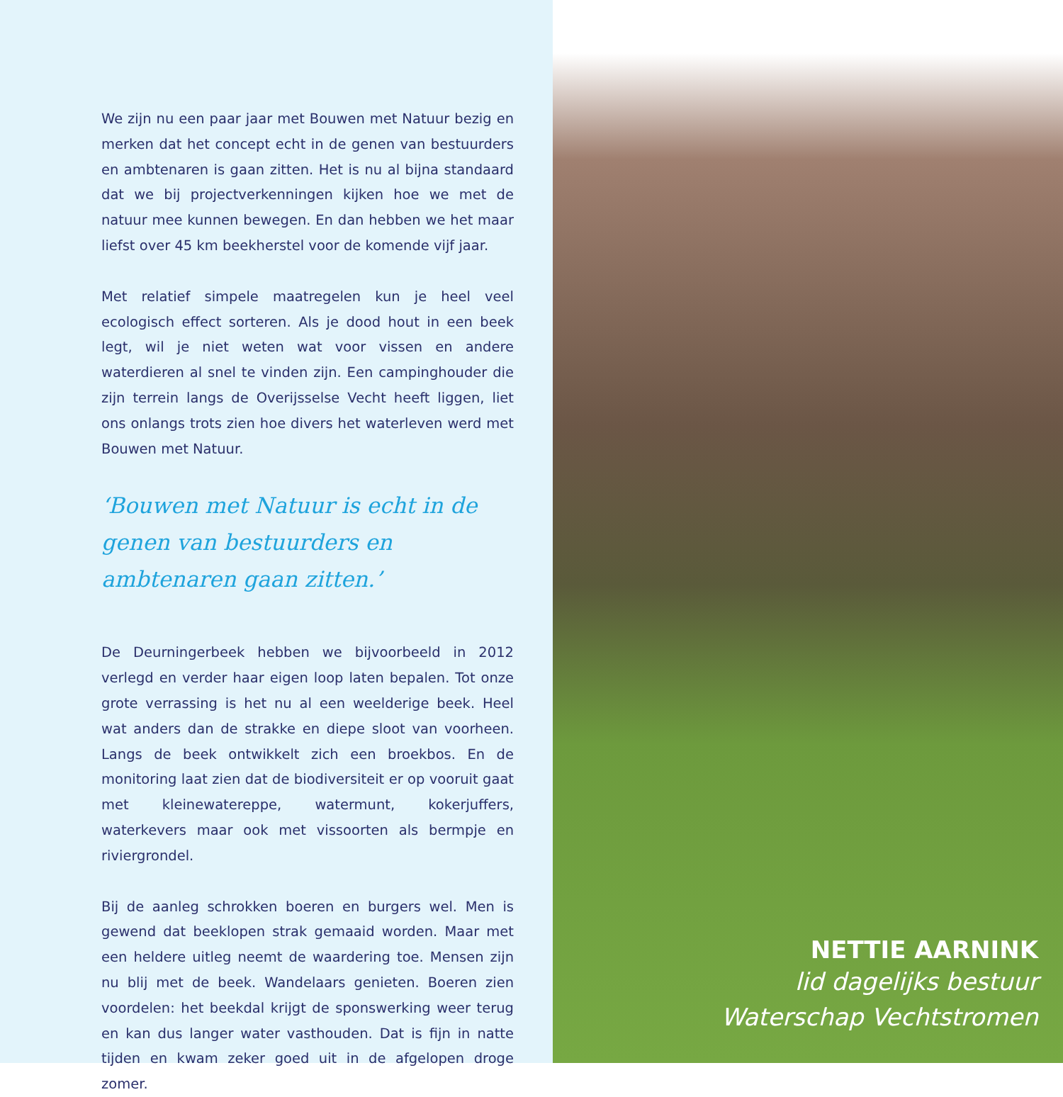We zijn nu een paar jaar met Bouwen met Natuur bezig en merken dat het concept echt in de genen van bestuurders en ambtenaren is gaan zitten. Het is nu al bijna standaard dat we bij projectverkenningen kijken hoe we met de natuur mee kunnen bewegen. En dan hebben we het maar liefst over 45 km beekherstel voor de komende vijf jaar.
Met relatief simpele maatregelen kun je heel veel ecologisch effect sorteren. Als je dood hout in een beek legt, wil je niet weten wat voor vissen en andere waterdieren al snel te vinden zijn. Een campinghouder die zijn terrein langs de Overijsselse Vecht heeft liggen, liet ons onlangs trots zien hoe divers het waterleven werd met Bouwen met Natuur.
‘Bouwen met Natuur is echt in de genen van bestuurders en ambtenaren gaan zitten.’
De Deurningerbeek hebben we bijvoorbeeld in 2012 verlegd en verder haar eigen loop laten bepalen. Tot onze grote verrassing is het nu al een weelderige beek. Heel wat anders dan de strakke en diepe sloot van voorheen. Langs de beek ontwikkelt zich een broekbos. En de monitoring laat zien dat de biodiversiteit er op vooruit gaat met kleinewatereppe, watermunt, kokerjuffers, waterkevers maar ook met vissoorten als bermpje en riviergrondel.
Bij de aanleg schrokken boeren en burgers wel. Men is gewend dat beeklopen strak gemaaid worden. Maar met een heldere uitleg neemt de waardering toe. Mensen zijn nu blij met de beek. Wandelaars genieten. Boeren zien voordelen: het beekdal krijgt de sponswerking weer terug en kan dus langer water vasthouden. Dat is fijn in natte tijden en kwam zeker goed uit in de afgelopen droge zomer.
NETTIE AARNINK
lid dagelijks bestuur
Waterschap Vechtstromen